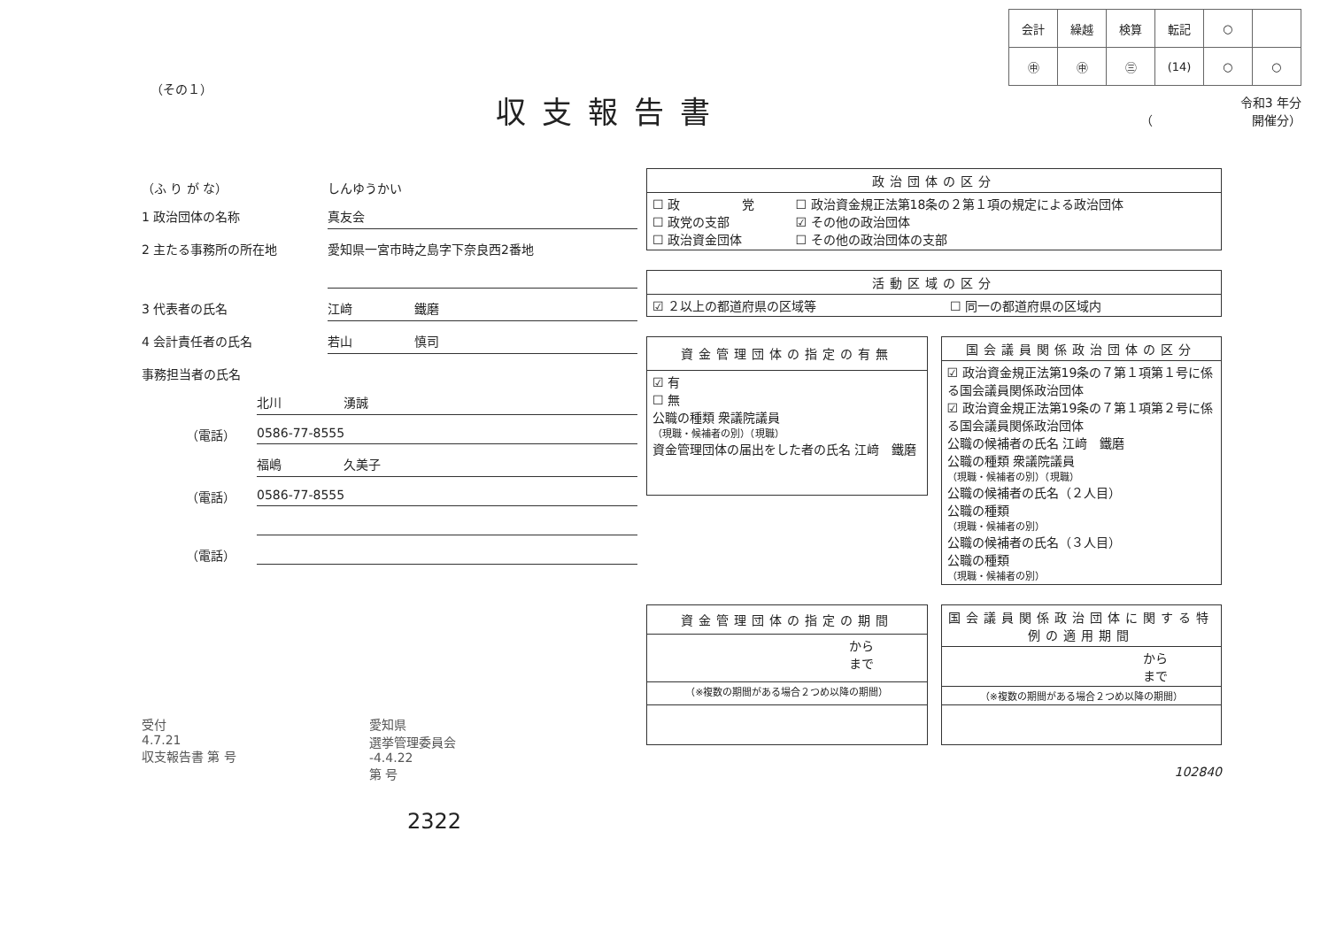（その１）
収支報告書
| 会計 | 繰越 | 検算 | 転記 | ○ | |
| ㊥ | ㊥ | ㊂ | (14) | ○ | ○ |
令和3 年分
（　　　　　　　　開催分）
（ふ り が な） しんゆうかい
1 政治団体の名称 真友会
2 主たる事務所の所在地
愛知県一宮市時之島字下奈良西2番地
3 代表者の氏名 江﨑　　　　　鐵磨
4 会計責任者の氏名 若山　　　　　慎司
事務担当者の氏名
北川　　　　　湧誠
（電話） 0586-77-8555
福嶋　　　　　久美子
（電話） 0586-77-8555
（電話）
受付
4.7.21
収支報告書 第 号
愛知県
選挙管理委員会
-4.4.22
第 号
2322
| 政治団体の区分 | |
| --- | --- |
| ☐ 政 党 ☐ 政党の支部 ☐ 政治資金団体 | ☐ 政治資金規正法第18条の２第１項の規定による政治団体 ☑ その他の政治団体 ☐ その他の政治団体の支部 |
| 活動区域の区分 | |
| --- | --- |
| ☑ ２以上の都道府県の区域等 | ☐ 同一の都道府県の区域内 |
| 資金管理団体の指定の有無 |
| --- |
| ☑ 有 ☐ 無 公職の種類 衆議院議員 （現職・候補者の別）（現職） 資金管理団体の届出をした者の氏名 江﨑 鐵磨 |
| 国会議員関係政治団体の区分 |
| --- |
| ☑ 政治資金規正法第19条の７第１項第１号に係る国会議員関係政治団体 ☑ 政治資金規正法第19条の７第１項第２号に係る国会議員関係政治団体 公職の候補者の氏名 江﨑 鐵磨 公職の種類 衆議院議員 （現職・候補者の別）（現職） 公職の候補者の氏名（２人目） 公職の種類 （現職・候補者の別） 公職の候補者の氏名（３人目） 公職の種類 （現職・候補者の別） |
| 資金管理団体の指定の期間 |
| --- |
| から まで |
| （※複数の期間がある場合２つめ以降の期間） |
| 国会議員関係政治団体に関する特例の適用期間 |
| --- |
| から まで |
| （※複数の期間がある場合２つめ以降の期間） |
102840